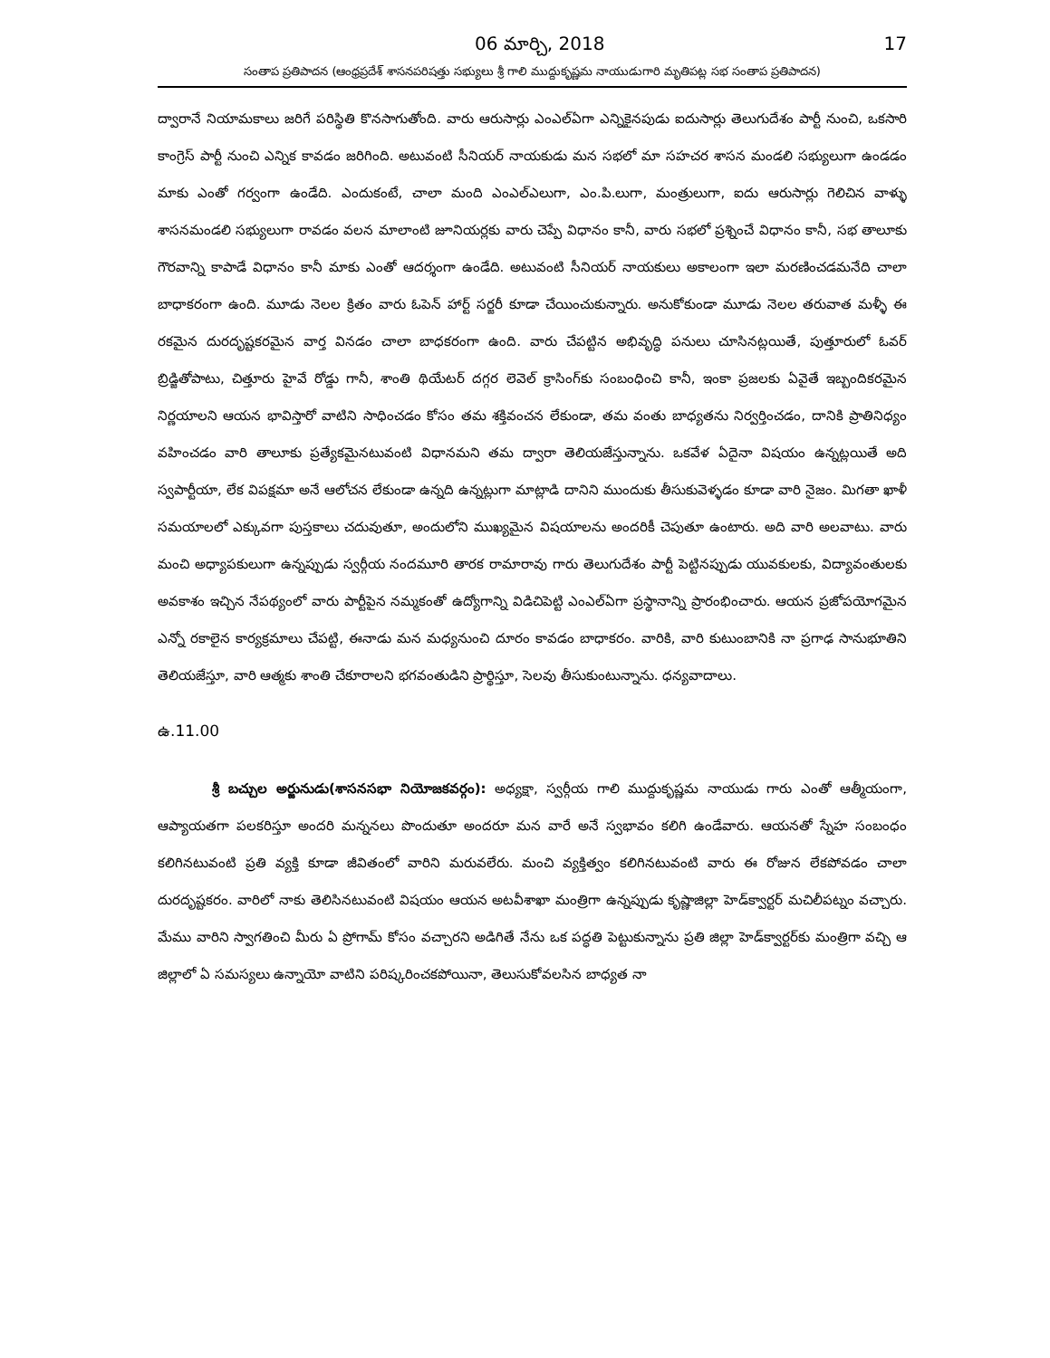06 మార్చి, 2018 17
సంతాప ప్రతిపాదన (ఆంధ్రప్రదేశ్ శాసనపరిషత్తు సభ్యులు శ్రీ గాలి ముద్దుకృష్ణమ నాయుడుగారి మృతిపట్ల సభ సంతాప ప్రతిపాదన)
ద్వారానే నియామకాలు జరిగే పరిస్థితి కొనసాగుతోంది. వారు ఆరుసార్లు ఎంఎల్ఏగా ఎన్నికైనపుడు ఐదుసార్లు తెలుగుదేశం పార్టీ నుంచి, ఒకసారి కాంగ్రెస్ పార్టీ నుంచి ఎన్నిక కావడం జరిగింది. అటువంటి సీనియర్ నాయకుడు మన సభలో మా సహచర శాసన మండలి సభ్యులుగా ఉండడం మాకు ఎంతో గర్వంగా ఉండేది. ఎందుకంటే, చాలా మంది ఎంఎల్ఎలుగా, ఎం.పి.లుగా, మంత్రులుగా, ఐదు ఆరుసార్లు గెలిచిన వాళ్ళు శాసనమండలి సభ్యులుగా రావడం వలన మాలాంటి జూనియర్లకు వారు చెప్పే విధానం కానీ, వారు సభలో ప్రశ్నించే విధానం కానీ, సభ తాలూకు గౌరవాన్ని కాపాడే విధానం కానీ మాకు ఎంతో ఆదర్శంగా ఉండేది. అటువంటి సీనియర్ నాయకులు అకాలంగా ఇలా మరణించడమనేది చాలా బాధాకరంగా ఉంది. మూడు నెలల క్రితం వారు ఓపెన్ హార్ట్ సర్జరీ కూడా చేయించుకున్నారు. అనుకోకుండా మూడు నెలల తరువాత మళ్ళీ ఈ రకమైన దురదృష్టకరమైన వార్త వినడం చాలా బాధకరంగా ఉంది. వారు చేపట్టిన అభివృద్ధి పనులు చూసినట్లయితే, పుత్తూరులో ఓవర్ బ్రిడ్జితోపాటు, చిత్తూరు హైవే రోడ్డు గానీ, శాంతి థియేటర్ దగ్గర లెవెల్ క్రాసింగ్‌కు సంబంధించి కానీ, ఇంకా ప్రజలకు ఏవైతే ఇబ్బందికరమైన నిర్ణయాలని ఆయన భావిస్తారో వాటిని సాధించడం కోసం తమ శక్తివంచన లేకుండా, తమ వంతు బాధ్యతను నిర్వర్తించడం, దానికి ప్రాతినిధ్యం వహించడం వారి తాలూకు ప్రత్యేకమైనటువంటి విధానమని తమ ద్వారా తెలియజేస్తున్నాను. ఒకవేళ ఏదైనా విషయం ఉన్నట్లయితే అది స్వపార్టీయా, లేక విపక్షమా అనే ఆలోచన లేకుండా ఉన్నది ఉన్నట్లుగా మాట్లాడి దానిని ముందుకు తీసుకువెళ్ళడం కూడా వారి నైజం. మిగతా ఖాళీ సమయాలలో ఎక్కువగా పుస్తకాలు చదువుతూ, అందులోని ముఖ్యమైన విషయాలను అందరికీ చెపుతూ ఉంటారు. అది వారి అలవాటు. వారు మంచి అధ్యాపకులుగా ఉన్నప్పుడు స్వర్గీయ నందమూరి తారక రామారావు గారు తెలుగుదేశం పార్టీ పెట్టినప్పుడు యువకులకు, విద్యావంతులకు అవకాశం ఇచ్చిన నేపథ్యంలో వారు పార్టీపైన నమ్మకంతో ఉద్యోగాన్ని విడిచిపెట్టి ఎంఎల్ఏగా ప్రస్థానాన్ని ప్రారంభించారు. ఆయన ప్రజోపయోగమైన ఎన్నో రకాలైన కార్యక్రమాలు చేపట్టి, ఈనాడు మన మధ్యనుంచి దూరం కావడం బాధాకరం. వారికి, వారి కుటుంబానికి నా ప్రగాఢ సానుభూతిని తెలియజేస్తూ, వారి ఆత్మకు శాంతి చేకూరాలని భగవంతుడిని ప్రార్థిస్తూ, సెలవు తీసుకుంటున్నాను. ధన్యవాదాలు.
ఉ.11.00
శ్రీ బచ్చుల అర్జునుడు(శాసనసభా నియోజకవర్గం): అధ్యక్షా, స్వర్గీయ గాలి ముద్దుకృష్ణమ నాయుడు గారు ఎంతో ఆత్మీయంగా, ఆప్యాయతగా పలకరిస్తూ అందరి మన్ననలు పొందుతూ అందరూ మన వారే అనే స్వభావం కలిగి ఉండేవారు. ఆయనతో స్నేహ సంబంధం కలిగినటువంటి ప్రతి వ్యక్తి కూడా జీవితంలో వారిని మరువలేరు. మంచి వ్యక్తిత్వం కలిగినటువంటి వారు ఈ రోజున లేకపోవడం చాలా దురదృష్టకరం. వారిలో నాకు తెలిసినటువంటి విషయం ఆయన అటవీశాఖా మంత్రిగా ఉన్నప్పుడు కృష్ణాజిల్లా హెడ్‌క్వార్టర్ మచిలీపట్నం వచ్చారు. మేము వారిని స్వాగతించి మీరు ఏ ప్రోగామ్ కోసం వచ్చారని అడిగితే నేను ఒక పద్ధతి పెట్టుకున్నాను ప్రతి జిల్లా హెడ్‌క్వార్టర్‌కు మంత్రిగా వచ్చి ఆ జిల్లాలో ఏ సమస్యలు ఉన్నాయో వాటిని పరిష్కరించకపోయినా, తెలుసుకోవలసిన బాధ్యత నా